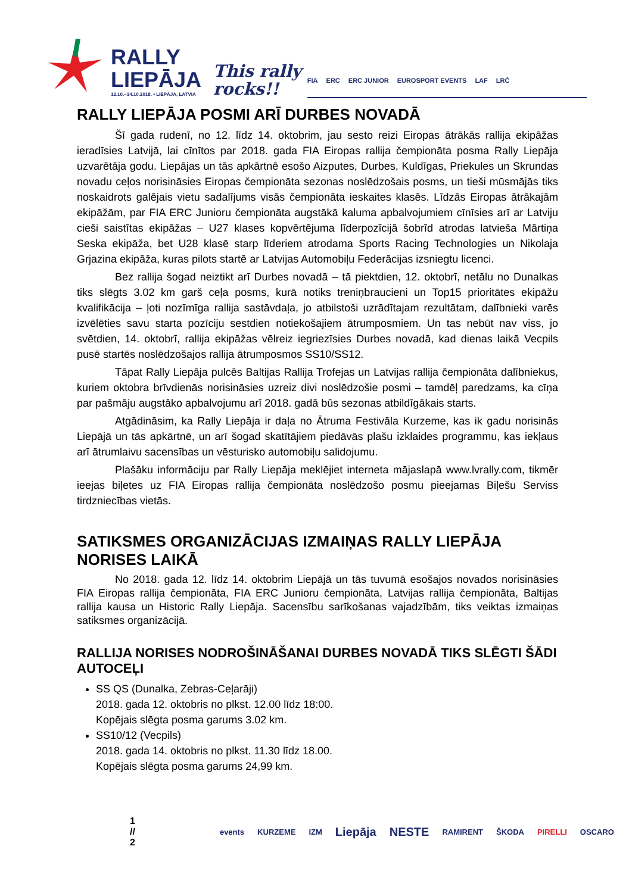RALLY
LIEPĀJA
12.10.–14.10.2018. • LIEPĀJA, LATVIA
This rally
rocks!!
FIA ERC ERC JUNIOR EUROSPORT EVENTS LAF LRČ
RALLY LIEPĀJA POSMI ARĪ DURBES NOVADĀ
Šī gada rudenī, no 12. līdz 14. oktobrim, jau sesto reizi Eiropas ātrākās rallija ekipāžas ieradīsies Latvijā, lai cīnītos par 2018. gada FIA Eiropas rallija čempionāta posma Rally Liepāja uzvarētāja godu. Liepājas un tās apkārtnē esošo Aizputes, Durbes, Kuldīgas, Priekules un Skrundas novadu ceļos norisināsies Eiropas čempionāta sezonas noslēdzošais posms, un tieši mūsmājās tiks noskaidrots galējais vietu sadalījums visās čempionāta ieskaites klasēs. Līdzās Eiropas ātrākajām ekipāžām, par FIA ERC Junioru čempionāta augstākā kaluma apbalvojumiem cīnīsies arī ar Latviju cieši saistītas ekipāžas – U27 klases kopvērtējuma līderpozīcijā šobrīd atrodas latvieša Mārtiņa Seska ekipāža, bet U28 klasē starp līderiem atrodama Sports Racing Technologies un Nikolaja Grjazina ekipāža, kuras pilots startē ar Latvijas Automobiļu Federācijas izsniegtu licenci.
Bez rallija šogad neiztikt arī Durbes novadā – tā piektdien, 12. oktobrī, netālu no Dunalkas tiks slēgts 3.02 km garš ceļa posms, kurā notiks treniņbraucieni un Top15 prioritātes ekipāžu kvalifikācija – ļoti nozīmīga rallija sastāvdaļa, jo atbilstoši uzrādītajam rezultātam, dalībnieki varēs izvēlēties savu starta pozīciju sestdien notiekošajiem ātrumposmiem. Un tas nebūt nav viss, jo svētdien, 14. oktobrī, rallija ekipāžas vēlreiz iegriezīsies Durbes novadā, kad dienas laikā Vecpils pusē startēs noslēdzošajos rallija ātrumposmos SS10/SS12.
Tāpat Rally Liepāja pulcēs Baltijas Rallija Trofejas un Latvijas rallija čempionāta dalībniekus, kuriem oktobra brīvdienās norisināsies uzreiz divi noslēdzošie posmi – tamdēļ paredzams, ka cīņa par pašmāju augstāko apbalvojumu arī 2018. gadā būs sezonas atbildīgākais starts.
Atgādināsim, ka Rally Liepāja ir daļa no Ātruma Festivāla Kurzeme, kas ik gadu norisinās Liepājā un tās apkārtnē, un arī šogad skatītājiem piedāvās plašu izklaides programmu, kas iekļaus arī ātrumlaivu sacensības un vēsturisko automobiļu salidojumu.
Plašāku informāciju par Rally Liepāja meklējiet interneta mājaslapā www.lvrally.com, tikmēr ieejas biļetes uz FIA Eiropas rallija čempionāta noslēdzošo posmu pieejamas Biļešu Serviss tirdzniecības vietās.
SATIKSMES ORGANIZĀCIJAS IZMAIŅAS RALLY LIEPĀJA NORISES LAIKĀ
No 2018. gada 12. līdz 14. oktobrim Liepājā un tās tuvumā esošajos novados norisināsies FIA Eiropas rallija čempionāta, FIA ERC Junioru čempionāta, Latvijas rallija čempionāta, Baltijas rallija kausa un Historic Rally Liepāja. Sacensību sarīkošanas vajadzībām, tiks veiktas izmaiņas satiksmes organizācijā.
RALLIJA NORISES NODROŠINĀŠANAI DURBES NOVADĀ TIKS SLĒGTI ŠĀDI AUTOCEĻI
SS QS (Dunalka, Zebras-Ceļarāji)
2018. gada 12. oktobris no plkst. 12.00 līdz 18:00.
Kopējais slēgta posma garums 3.02 km.
SS10/12 (Vecpils)
2018. gada 14. oktobris no plkst. 11.30 līdz 18.00.
Kopējais slēgta posma garums 24,99 km.
1 // 2 events KURZEME IZM Liepāja NESTE RAMIRENT ŠKODA PIRELLI OSCARO